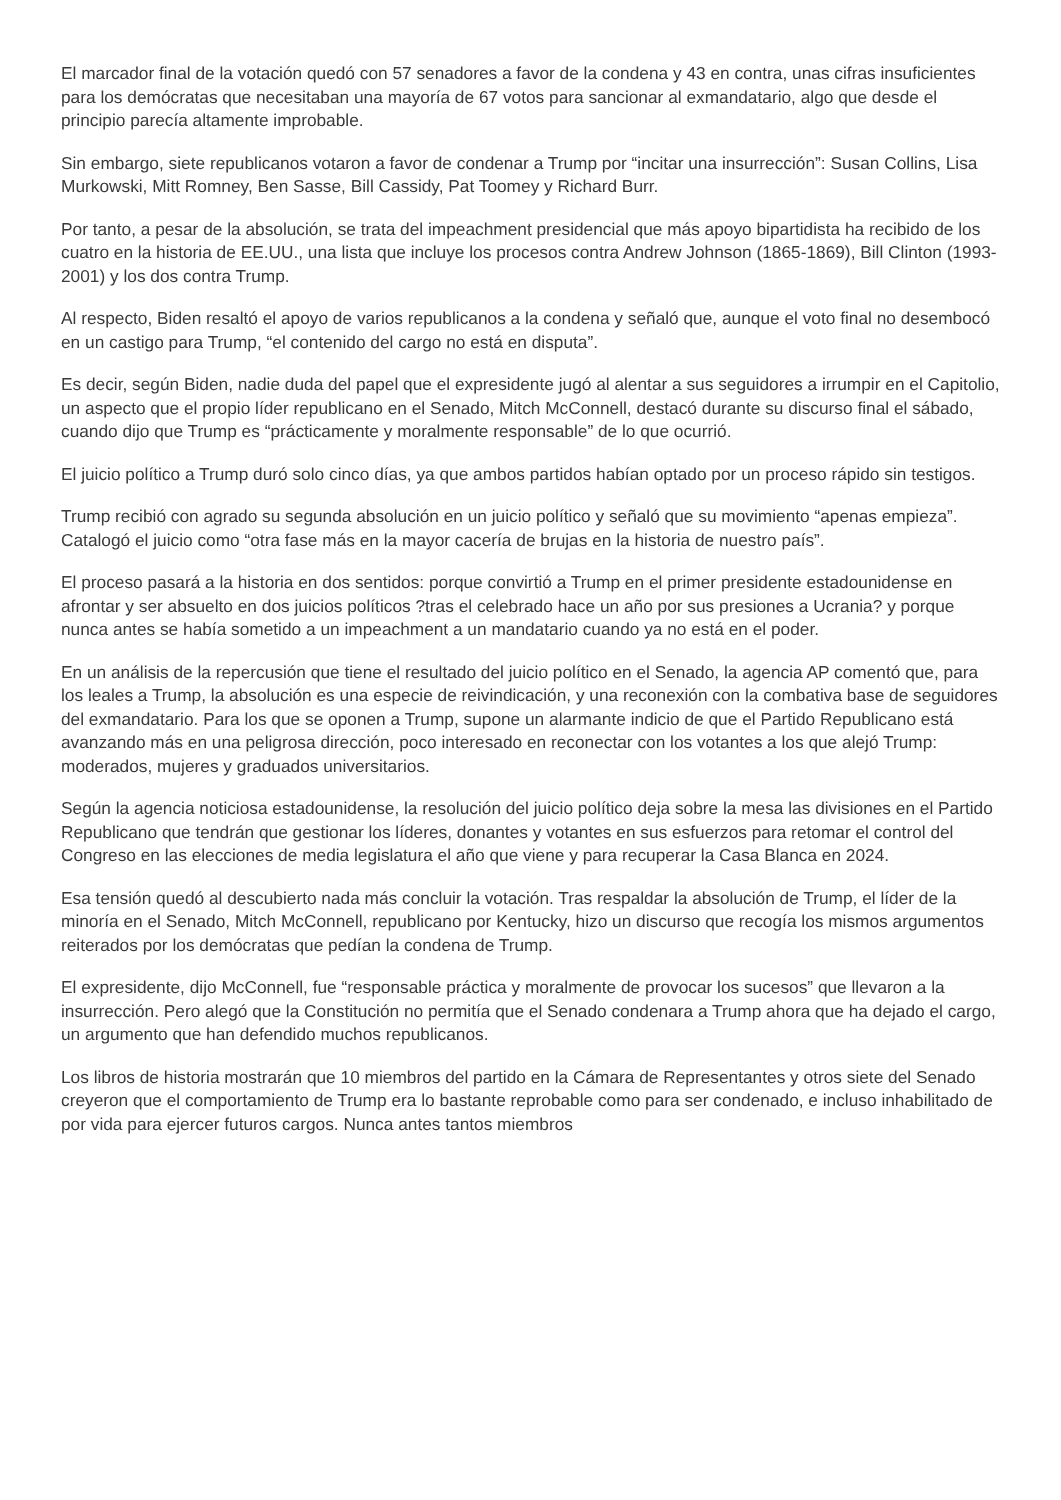El marcador final de la votación quedó con 57 senadores a favor de la condena y 43 en contra, unas cifras insuficientes para los demócratas que necesitaban una mayoría de 67 votos para sancionar al exmandatario, algo que desde el principio parecía altamente improbable.
Sin embargo, siete republicanos votaron a favor de condenar a Trump por “incitar una insurrección”: Susan Collins, Lisa Murkowski, Mitt Romney, Ben Sasse, Bill Cassidy, Pat Toomey y Richard Burr.
Por tanto, a pesar de la absolución, se trata del impeachment presidencial que más apoyo bipartidista ha recibido de los cuatro en la historia de EE.UU., una lista que incluye los procesos contra Andrew Johnson (1865-1869), Bill Clinton (1993-2001) y los dos contra Trump.
Al respecto, Biden resaltó el apoyo de varios republicanos a la condena y señaló que, aunque el voto final no desembocó en un castigo para Trump, “el contenido del cargo no está en disputa”.
Es decir, según Biden, nadie duda del papel que el expresidente jugó al alentar a sus seguidores a irrumpir en el Capitolio, un aspecto que el propio líder republicano en el Senado, Mitch McConnell, destacó durante su discurso final el sábado, cuando dijo que Trump es “prácticamente y moralmente responsable” de lo que ocurrió.
El juicio político a Trump duró solo cinco días, ya que ambos partidos habían optado por un proceso rápido sin testigos.
Trump recibió con agrado su segunda absolución en un juicio político y señaló que su movimiento “apenas empieza”. Catalogó el juicio como “otra fase más en la mayor cacería de brujas en la historia de nuestro país”.
El proceso pasará a la historia en dos sentidos: porque convirtió a Trump en el primer presidente estadounidense en afrontar y ser absuelto en dos juicios políticos ?tras el celebrado hace un año por sus presiones a Ucrania? y porque nunca antes se había sometido a un impeachment a un mandatario cuando ya no está en el poder.
En un análisis de la repercusión que tiene el resultado del juicio político en el Senado, la agencia AP comentó que, para los leales a Trump, la absolución es una especie de reivindicación, y una reconexión con la combativa base de seguidores del exmandatario. Para los que se oponen a Trump, supone un alarmante indicio de que el Partido Republicano está avanzando más en una peligrosa dirección, poco interesado en reconectar con los votantes a los que alejó Trump: moderados, mujeres y graduados universitarios.
Según la agencia noticiosa estadounidense, la resolución del juicio político deja sobre la mesa las divisiones en el Partido Republicano que tendrán que gestionar los líderes, donantes y votantes en sus esfuerzos para retomar el control del Congreso en las elecciones de media legislatura el año que viene y para recuperar la Casa Blanca en 2024.
Esa tensión quedó al descubierto nada más concluir la votación. Tras respaldar la absolución de Trump, el líder de la minoría en el Senado, Mitch McConnell, republicano por Kentucky, hizo un discurso que recogía los mismos argumentos reiterados por los demócratas que pedían la condena de Trump.
El expresidente, dijo McConnell, fue “responsable práctica y moralmente de provocar los sucesos” que llevaron a la insurrección. Pero alegó que la Constitución no permitía que el Senado condenara a Trump ahora que ha dejado el cargo, un argumento que han defendido muchos republicanos.
Los libros de historia mostrarán que 10 miembros del partido en la Cámara de Representantes y otros siete del Senado creyeron que el comportamiento de Trump era lo bastante reprobable como para ser condenado, e incluso inhabilitado de por vida para ejercer futuros cargos. Nunca antes tantos miembros